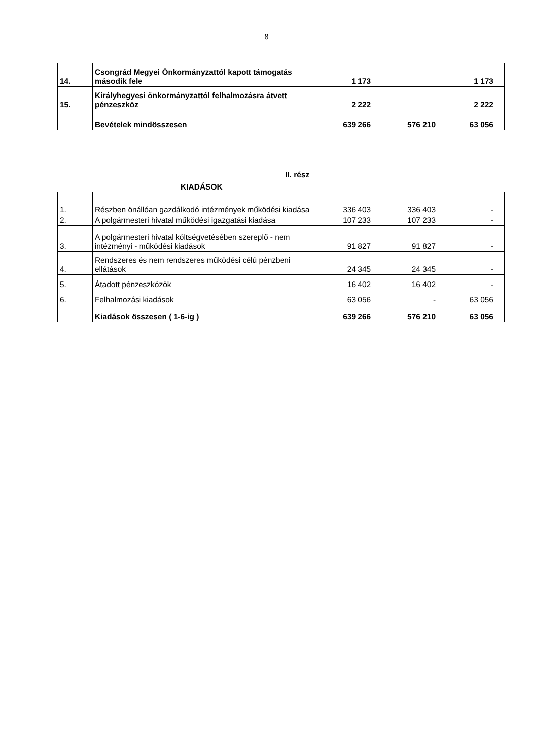8
| 14. | Csongrád Megyei Önkormányzattól kapott támogatás második fele | 1 173 | | 1 173 |
| 15. | Királyhegyesi önkormányzattól felhalmozásra átvett pénzeszköz | 2 222 | | 2 222 |
| | Bevételek mindösszesen | 639 266 | 576 210 | 63 056 |
II. rész
KIADÁSOK
| 1. | Részben önállóan gazdálkodó intézmények működési kiadása | 336 403 | 336 403 | - |
| 2. | A polgármesteri hivatal működési igazgatási kiadása | 107 233 | 107 233 | - |
| 3. | A polgármesteri hivatal költségvetésében szereplő - nem intézményi - működési kiadások | 91 827 | 91 827 | - |
| 4. | Rendszeres és nem rendszeres működési célú pénzbeni ellátások | 24 345 | 24 345 | - |
| 5. | Átadott pénzeszközök | 16 402 | 16 402 | - |
| 6. | Felhalmozási kiadások | 63 056 | - | 63 056 |
| | Kiadások összesen ( 1-6-ig ) | 639 266 | 576 210 | 63 056 |